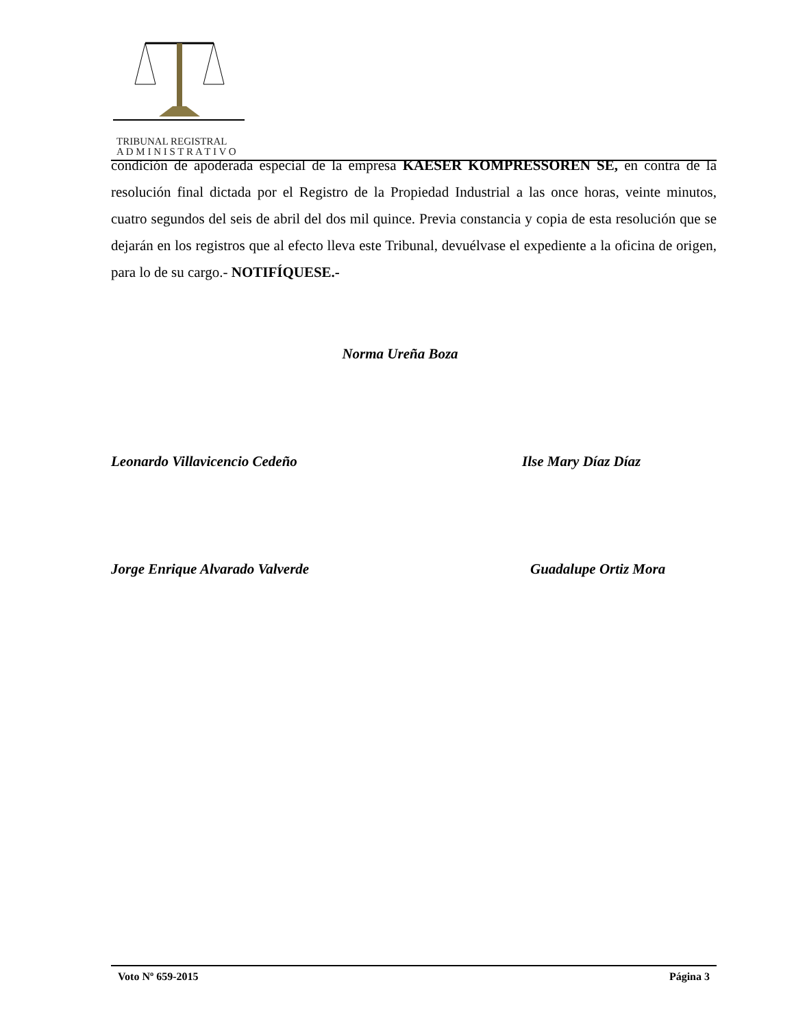TRIBUNAL REGISTRAL
A D M I N I S T R A T I V O
condición de apoderada especial de la empresa KAESER KOMPRESSOREN SE, en contra de la resolución final dictada por el Registro de la Propiedad Industrial a las once horas, veinte minutos, cuatro segundos del seis de abril del dos mil quince. Previa constancia y copia de esta resolución que se dejarán en los registros que al efecto lleva este Tribunal, devuélvase el expediente a la oficina de origen, para lo de su cargo.- NOTIFÍQUESE.-
Norma Ureña Boza
Leonardo Villavicencio Cedeño Ilse Mary Díaz Díaz
Jorge Enrique Alvarado Valverde Guadalupe Ortiz Mora
Voto Nº 659-2015 Página 3